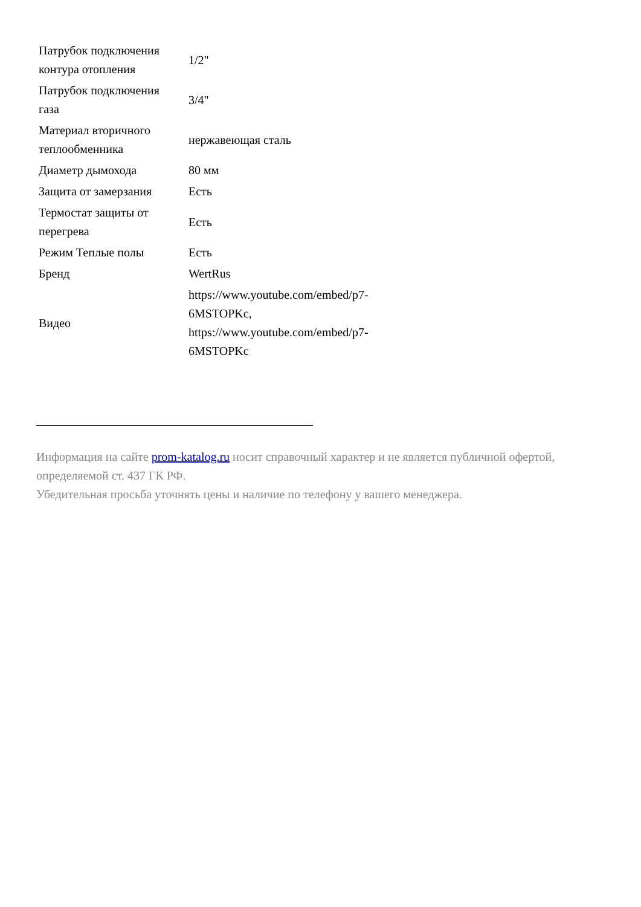| Патрубок подключения контура отопления | 1/2" |
| Патрубок подключения газа | 3/4" |
| Материал вторичного теплообменника | нержавеющая сталь |
| Диаметр дымохода | 80 мм |
| Защита от замерзания | Есть |
| Термостат защиты от перегрева | Есть |
| Режим Теплые полы | Есть |
| Бренд | WertRus |
| Видео | https://www.youtube.com/embed/p7-6MSTOPKc, https://www.youtube.com/embed/p7-6MSTOPKc |
Информация на сайте prom-katalog.ru носит справочный характер и не является публичной офертой, определяемой ст. 437 ГК РФ.
Убедительная просьба уточнять цены и наличие по телефону у вашего менеджера.